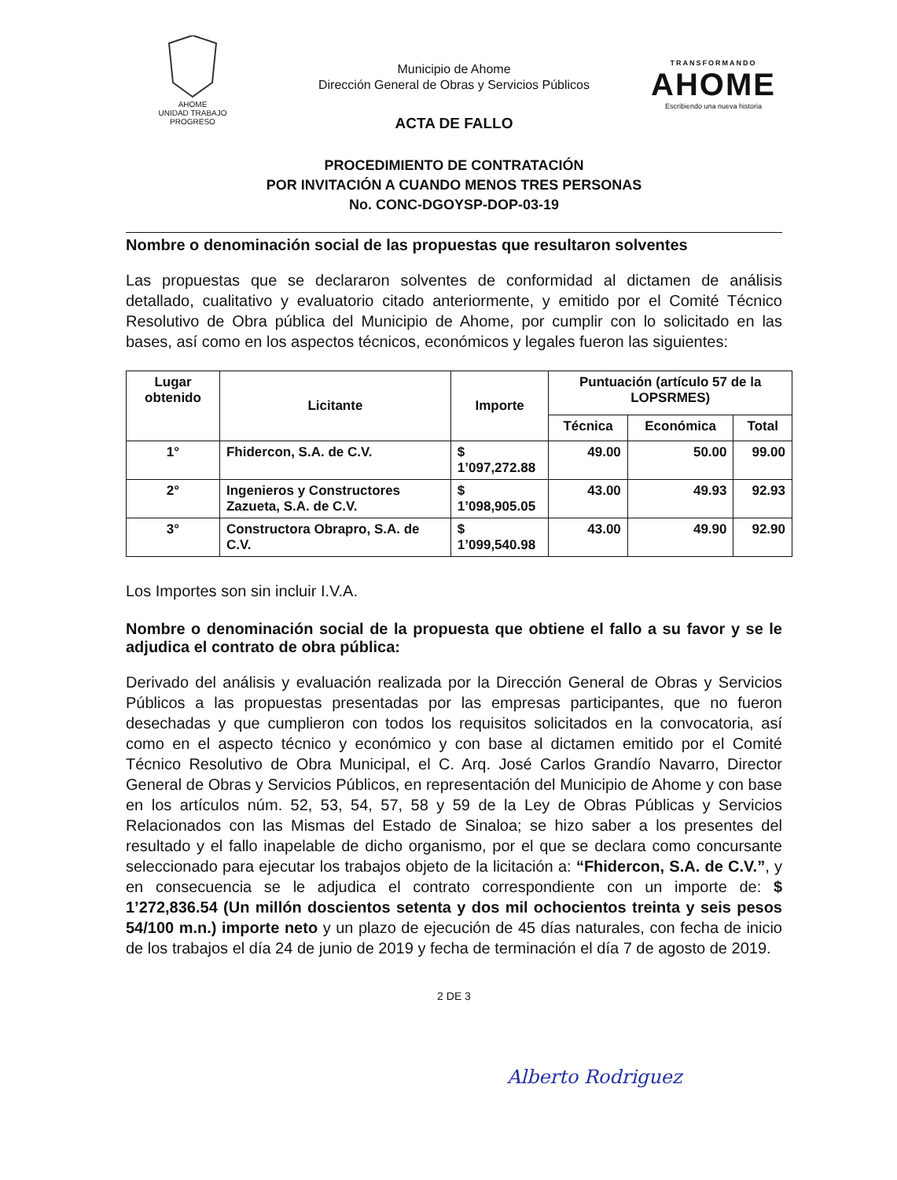AHOME
UNIDAD TRABAJO PROGRESO
TRANSFORMANDO
AHOME
Escribiendo una nueva historia
Municipio de Ahome
Dirección General de Obras y Servicios Públicos
ACTA DE FALLO
PROCEDIMIENTO DE CONTRATACIÓN
POR INVITACIÓN A CUANDO MENOS TRES PERSONAS
No. CONC-DGOYSP-DOP-03-19
Nombre o denominación social de las propuestas que resultaron solventes
Las propuestas que se declararon solventes de conformidad al dictamen de análisis detallado, cualitativo y evaluatorio citado anteriormente, y emitido por el Comité Técnico Resolutivo de Obra pública del Municipio de Ahome, por cumplir con lo solicitado en las bases, así como en los aspectos técnicos, económicos y legales fueron las siguientes:
| Lugar obtenido | Licitante | Importe | Puntuación (artículo 57 de la LOPSRMES) | | |
| --- | --- | --- | --- | --- | --- |
| | | | Técnica | Económica | Total |
| 1° | Fhidercon, S.A. de C.V. | $ 1’097,272.88 | 49.00 | 50.00 | 99.00 |
| 2° | Ingenieros y Constructores Zazueta, S.A. de C.V. | $ 1’098,905.05 | 43.00 | 49.93 | 92.93 |
| 3° | Constructora Obrapro, S.A. de C.V. | $ 1’099,540.98 | 43.00 | 49.90 | 92.90 |
Los Importes son sin incluir I.V.A.
Nombre o denominación social de la propuesta que obtiene el fallo a su favor y se le adjudica el contrato de obra pública:
Derivado del análisis y evaluación realizada por la Dirección General de Obras y Servicios Públicos a las propuestas presentadas por las empresas participantes, que no fueron desechadas y que cumplieron con todos los requisitos solicitados en la convocatoria, así como en el aspecto técnico y económico y con base al dictamen emitido por el Comité Técnico Resolutivo de Obra Municipal, el C. Arq. José Carlos Grandío Navarro, Director General de Obras y Servicios Públicos, en representación del Municipio de Ahome y con base en los artículos núm. 52, 53, 54, 57, 58 y 59 de la Ley de Obras Públicas y Servicios Relacionados con las Mismas del Estado de Sinaloa; se hizo saber a los presentes del resultado y el fallo inapelable de dicho organismo, por el que se declara como concursante seleccionado para ejecutar los trabajos objeto de la licitación a: “Fhidercon, S.A. de C.V.”, y en consecuencia se le adjudica el contrato correspondiente con un importe de: $ 1’272,836.54 (Un millón doscientos setenta y dos mil ochocientos treinta y seis pesos 54/100 m.n.) importe neto y un plazo de ejecución de 45 días naturales, con fecha de inicio de los trabajos el día 24 de junio de 2019 y fecha de terminación el día 7 de agosto de 2019.
2 DE 3
Alberto Rodriguez